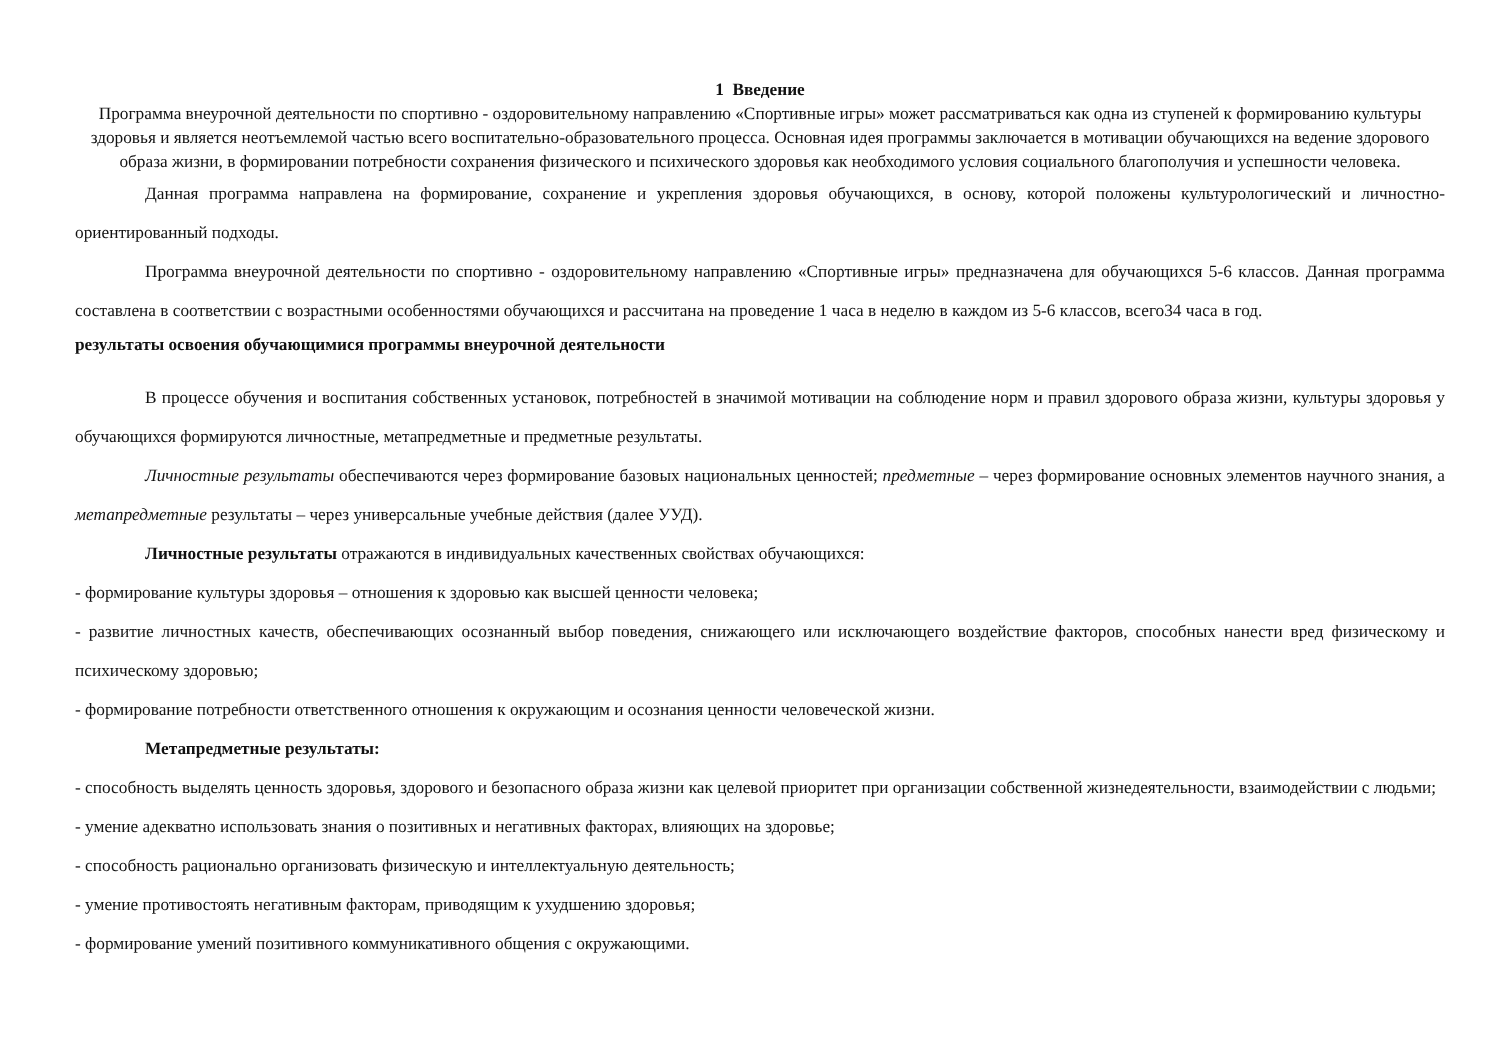1 Введение
Программа внеурочной деятельности по спортивно - оздоровительному направлению «Спортивные игры» может рассматриваться как одна из ступеней к формированию культуры здоровья и является неотъемлемой частью всего воспитательно-образовательного процесса. Основная идея программы заключается в мотивации обучающихся на ведение здорового образа жизни, в формировании потребности сохранения физического и психического здоровья как необходимого условия социального благополучия и успешности человека.
Данная программа направлена на формирование, сохранение и укрепления здоровья обучающихся, в основу, которой положены культурологический и личностно-ориентированный подходы.
Программа внеурочной деятельности по спортивно - оздоровительному направлению «Спортивные игры» предназначена для обучающихся 5-6 классов. Данная программа составлена в соответствии с возрастными особенностями обучающихся и рассчитана на проведение 1 часа в неделю в каждом из 5-6 классов, всего34 часа в год.
результаты освоения обучающимися программы внеурочной деятельности
В процессе обучения и воспитания собственных установок, потребностей в значимой мотивации на соблюдение норм и правил здорового образа жизни, культуры здоровья у обучающихся формируются личностные, метапредметные и предметные результаты.
Личностные результаты обеспечиваются через формирование базовых национальных ценностей; предметные – через формирование основных элементов научного знания, а метапредметные результаты – через универсальные учебные действия (далее УУД).
Личностные результаты отражаются в индивидуальных качественных свойствах обучающихся:
- формирование культуры здоровья – отношения к здоровью как высшей ценности человека;
- развитие личностных качеств, обеспечивающих осознанный выбор поведения, снижающего или исключающего воздействие факторов, способных нанести вред физическому и психическому здоровью;
- формирование потребности ответственного отношения к окружающим и осознания ценности человеческой жизни.
Метапредметные результаты:
- способность выделять ценность здоровья, здорового и безопасного образа жизни как целевой приоритет при организации собственной жизнедеятельности, взаимодействии с людьми;
- умение адекватно использовать знания о позитивных и негативных факторах, влияющих на здоровье;
- способность рационально организовать физическую и интеллектуальную деятельность;
- умение противостоять негативным факторам, приводящим к ухудшению здоровья;
- формирование умений позитивного коммуникативного общения с окружающими.